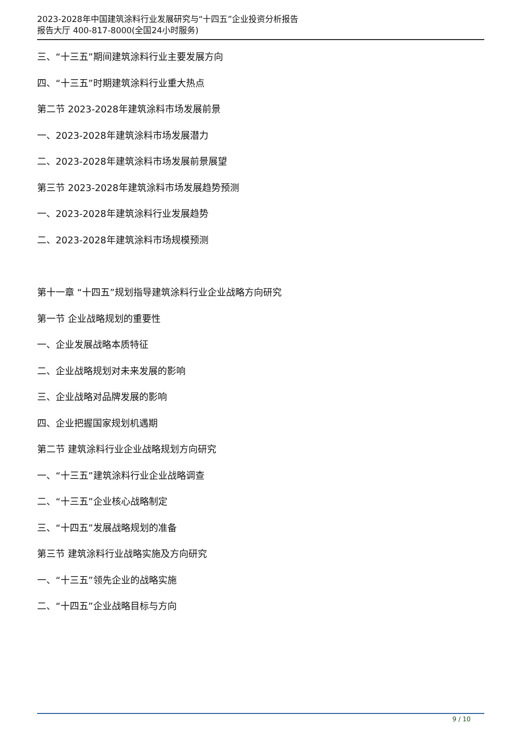2023-2028年中国建筑涂料行业发展研究与“十四五”企业投资分析报告
报告大厅 400-817-8000(全国24小时服务)
三、“十三五”期间建筑涂料行业主要发展方向
四、“十三五”时期建筑涂料行业重大热点
第二节 2023-2028年建筑涂料市场发展前景
一、2023-2028年建筑涂料市场发展潜力
二、2023-2028年建筑涂料市场发展前景展望
第三节 2023-2028年建筑涂料市场发展趋势预测
一、2023-2028年建筑涂料行业发展趋势
二、2023-2028年建筑涂料市场规模预测
第十一章 “十四五”规划指导建筑涂料行业企业战略方向研究
第一节 企业战略规划的重要性
一、企业发展战略本质特征
二、企业战略规划对未来发展的影响
三、企业战略对品牌发展的影响
四、企业把握国家规划机遇期
第二节 建筑涂料行业企业战略规划方向研究
一、“十三五”建筑涂料行业企业战略调查
二、“十三五”企业核心战略制定
三、“十四五”发展战略规划的准备
第三节 建筑涂料行业战略实施及方向研究
一、“十三五”领先企业的战略实施
二、“十四五”企业战略目标与方向
9 / 10